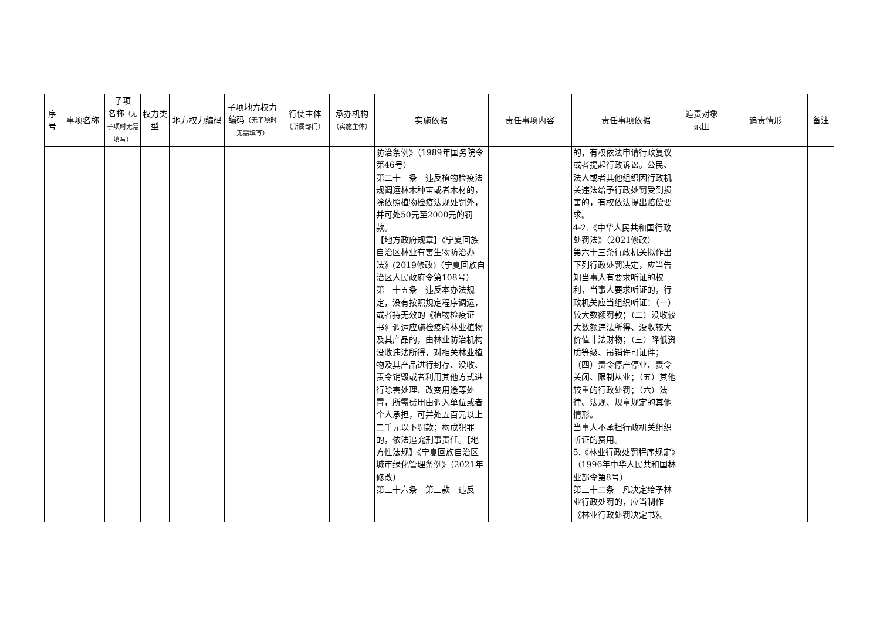| 序号 | 事项名称 | 子项 名称 （无子项时无需填写） | 权力类型 | 地方权力编码 | 子项地方权力编码 （无子项时无需填写） | 行使主体 （所属部门） | 承办机构 （实施主体） | 实施依据 | 责任事项内容 | 责任事项依据 | 追责对象范围 | 追责情形 | 备注 |
| --- | --- | --- | --- | --- | --- | --- | --- | --- | --- | --- | --- | --- | --- |
| | | | | | | | | 防治条例》（1989年国务院令第46号） 第二十三条 违反植物检疫法规调运林木种苗或者木材的，除依照植物检疫法规处罚外，并可处50元至2000元的罚款。 【地方政府规章】《宁夏回族自治区林业有害生物防治办法》(2019修改)（宁夏回族自治区人民政府令第108号） 第三十五条 违反本办法规定，没有按照规定程序调运，或者持无效的《植物检疫证书》调运应施检疫的林业植物及其产品的，由林业防治机构没收违法所得，对相关林业植物及其产品进行封存、没收、责令销毁或者利用其他方式进行除害处理、改变用途等处置，所需费用由调入单位或者个人承担，可并处五百元以上二千元以下罚款；构成犯罪的，依法追究刑事责任。【地方性法规】《宁夏回族自治区城市绿化管理条例》（2021年修改） 第三十六条 第三款 违反 | | 的，有权依法申请行政复议或者提起行政诉讼。公民、法人或者其他组织因行政机关违法给予行政处罚受到损害的，有权依法提出赔偿要求。 4-2.《中华人民共和国行政处罚法》（2021修改） 第六十三条行政机关拟作出下列行政处罚决定，应当告知当事人有要求听证的权利，当事人要求听证的，行政机关应当组织听证：（一）较大数额罚款；（二）没收较大数额违法所得、没收较大价值非法财物；（三）降低资质等级、吊销许可证件；（四）责令停产停业、责令关闭、限制从业；（五）其他较重的行政处罚；（六）法律、法规、规章规定的其他情形。 当事人不承担行政机关组织听证的费用。 5.《林业行政处罚程序规定》（1996年中华人民共和国林业部令第8号） 第三十二条 凡决定给予林业行政处罚的，应当制作《林业行政处罚决定书》。 | | | |